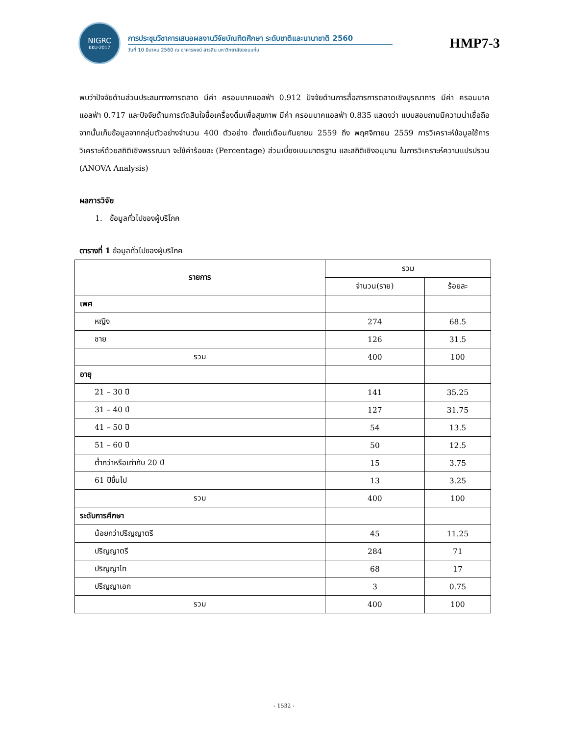NIGRC
KKU·2017
การประชุมวิชาการเสนอผลงานวิจัยบัณฑิตศึกษา ระดับชาติและนานาชาติ 2560
วันที่ 10 มีนาคม 2560 ณ อาคารพจน์ สารสิน มหาวิทยาลัยขอนแก่น
HMP7-3
พบว่าปัจจัยด้านส่วนประสมทางการตลาด มีค่า ครอนบาคแอลฟ่า 0.912 ปัจจัยด้านการสื่อสารการตลาดเชิงบูรณาการ มีค่า ครอนบาคแอลฟ่า 0.717 และปัจจัยด้านการตัดสินใจซื้อเครื่องดื่มเพื่อสุขภาพ มีค่า ครอนบาคแอลฟ่า 0.835 แสดงว่า แบบสอบถามมีความน่าเชื่อถือ จากนั้นเก็บข้อมูลจากกลุ่มตัวอย่างจำนวน 400 ตัวอย่าง ตั้งแต่เดือนกันยายน 2559 ถึง พฤศจิกายน 2559 การวิเคราะห์ข้อมูลใช้การวิเคราะห์ด้วยสถิติเชิงพรรณนา จะใช้ค่าร้อยละ (Percentage) ส่วนเบี่ยงเบนมาตรฐาน และสถิติเชิงอนุมาน ในการวิเคราะห์ความแปรปรวน (ANOVA Analysis)
ผลการวิจัย
1. ข้อมูลทั่วไปของผู้บริโภค
ตารางที่ 1 ข้อมูลทั่วไปของผู้บริโภค
| รายการ | รวม | |
| --- | --- | --- |
| | จำนวน(ราย) | ร้อยละ |
| เพศ | | |
| หญิง | 274 | 68.5 |
| ชาย | 126 | 31.5 |
| รวม | 400 | 100 |
| อายุ | | |
| 21 – 30 ปี | 141 | 35.25 |
| 31 – 40 ปี | 127 | 31.75 |
| 41 – 50 ปี | 54 | 13.5 |
| 51 – 60 ปี | 50 | 12.5 |
| ต่ำกว่าหรือเท่ากับ 20 ปี | 15 | 3.75 |
| 61 ปีขึ้นไป | 13 | 3.25 |
| รวม | 400 | 100 |
| ระดับการศึกษา | | |
| น้อยกว่าปริญญาตรี | 45 | 11.25 |
| ปริญญาตรี | 284 | 71 |
| ปริญญาโท | 68 | 17 |
| ปริญญาเอก | 3 | 0.75 |
| รวม | 400 | 100 |
- 1532 -